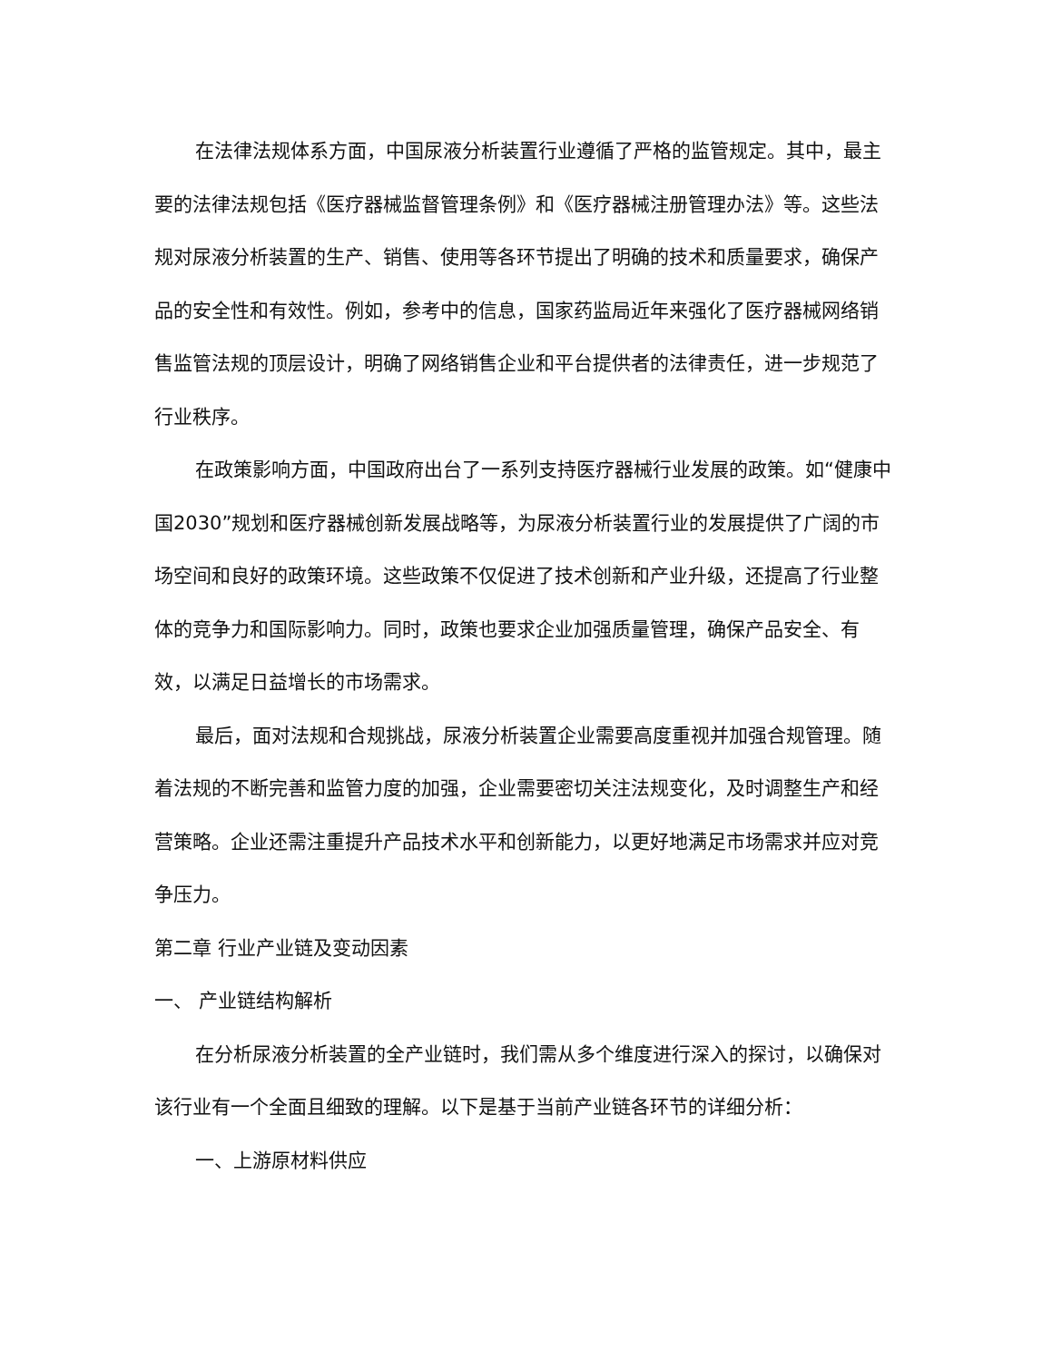在法律法规体系方面，中国尿液分析装置行业遵循了严格的监管规定。其中，最主要的法律法规包括《医疗器械监督管理条例》和《医疗器械注册管理办法》等。这些法规对尿液分析装置的生产、销售、使用等各环节提出了明确的技术和质量要求，确保产品的安全性和有效性。例如，参考中的信息，国家药监局近年来强化了医疗器械网络销售监管法规的顶层设计，明确了网络销售企业和平台提供者的法律责任，进一步规范了行业秩序。
在政策影响方面，中国政府出台了一系列支持医疗器械行业发展的政策。如“健康中国2030”规划和医疗器械创新发展战略等，为尿液分析装置行业的发展提供了广阔的市场空间和良好的政策环境。这些政策不仅促进了技术创新和产业升级，还提高了行业整体的竞争力和国际影响力。同时，政策也要求企业加强质量管理，确保产品安全、有效，以满足日益增长的市场需求。
最后，面对法规和合规挑战，尿液分析装置企业需要高度重视并加强合规管理。随着法规的不断完善和监管力度的加强，企业需要密切关注法规变化，及时调整生产和经营策略。企业还需注重提升产品技术水平和创新能力，以更好地满足市场需求并应对竞争压力。
第二章 行业产业链及变动因素
一、 产业链结构解析
在分析尿液分析装置的全产业链时，我们需从多个维度进行深入的探讨，以确保对该行业有一个全面且细致的理解。以下是基于当前产业链各环节的详细分析：
一、上游原材料供应